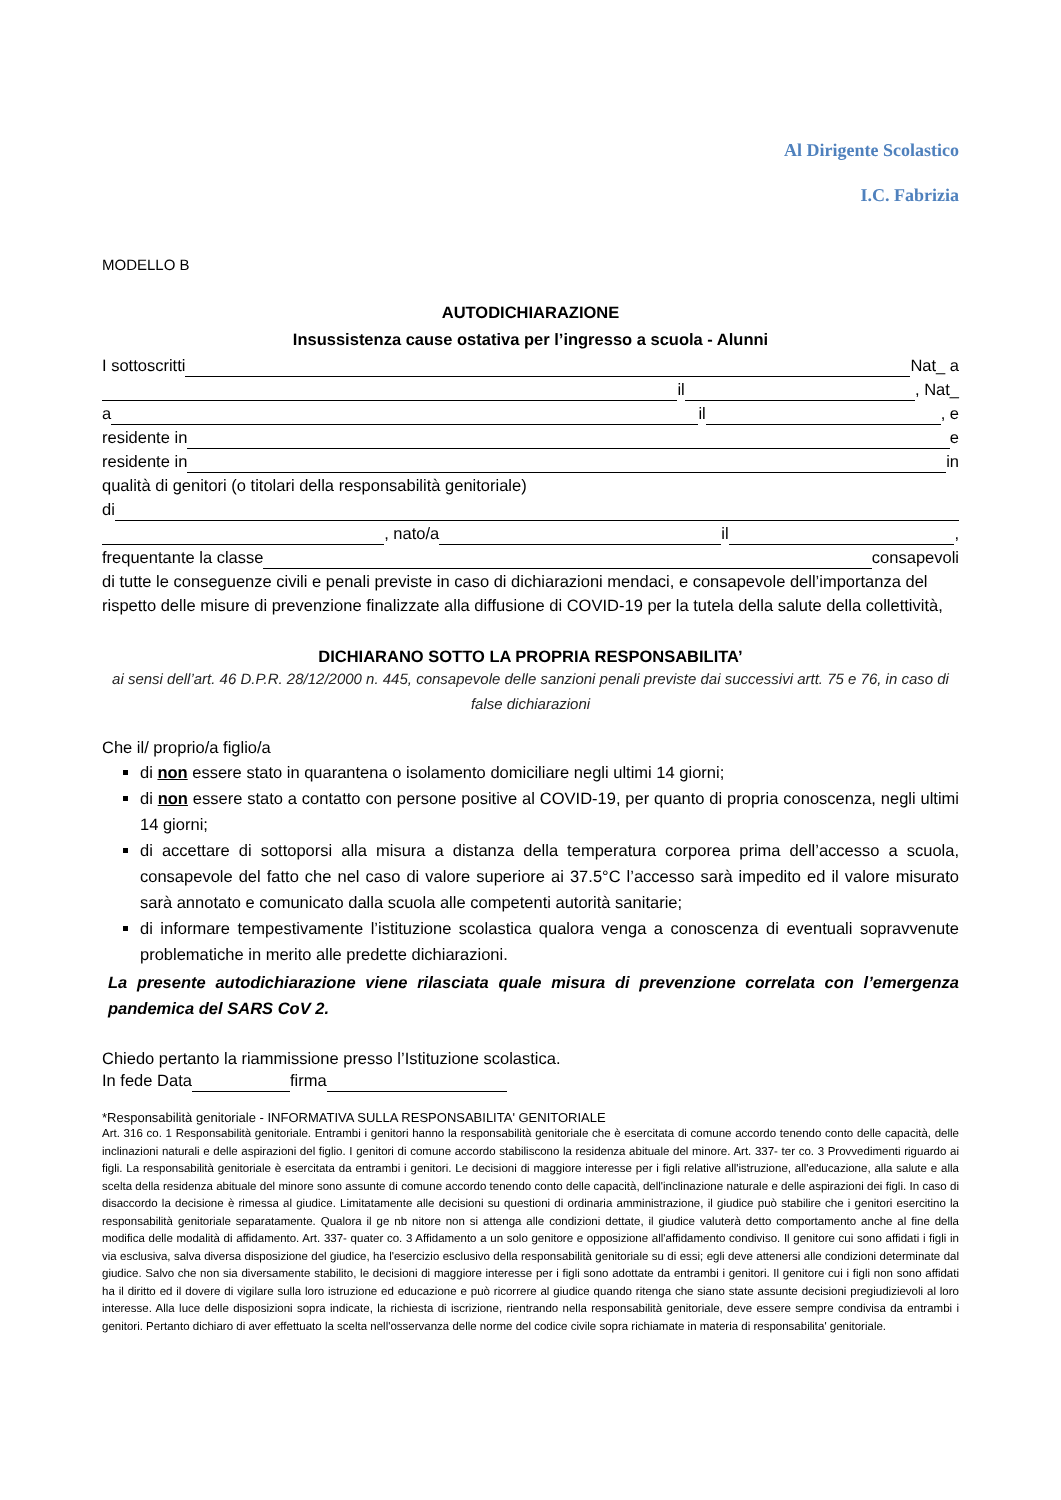Al Dirigente Scolastico
I.C. Fabrizia
MODELLO B
AUTODICHIARAZIONE
Insussistenza cause ostativa per l’ingresso a scuola - Alunni
I sottoscritti Nat_ a
il , Nat_
a il , e
residente in e
residente in in
qualità di genitori (o titolari della responsabilità genitoriale)
di
, nato/a il ,
frequentante la classe consapevoli
di tutte le conseguenze civili e penali previste in caso di dichiarazioni mendaci, e consapevole dell’importanza del rispetto delle misure di prevenzione finalizzate alla diffusione di COVID-19 per la tutela della salute della collettività,
DICHIARANO SOTTO LA PROPRIA RESPONSABILITA’
ai sensi dell’art. 46 D.P.R. 28/12/2000 n. 445, consapevole delle sanzioni penali previste dai successivi artt. 75 e 76, in caso di false dichiarazioni
Che il/ proprio/a figlio/a
di non essere stato in quarantena o isolamento domiciliare negli ultimi 14 giorni;
di non essere stato a contatto con persone positive al COVID-19, per quanto di propria conoscenza, negli ultimi 14 giorni;
di accettare di sottoporsi alla misura a distanza della temperatura corporea prima dell’accesso a scuola, consapevole del fatto che nel caso di valore superiore ai 37.5°C l’accesso sarà impedito ed il valore misurato sarà annotato e comunicato dalla scuola alle competenti autorità sanitarie;
di informare tempestivamente l’istituzione scolastica qualora venga a conoscenza di eventuali sopravvenute problematiche in merito alle predette dichiarazioni.
La presente autodichiarazione viene rilasciata quale misura di prevenzione correlata con l’emergenza pandemica del SARS CoV 2.
Chiedo pertanto la riammissione presso l’Istituzione scolastica.
In fede Data firma
*Responsabilità genitoriale - INFORMATIVA SULLA RESPONSABILITA' GENITORIALE
Art. 316 co. 1 Responsabilità genitoriale. Entrambi i genitori hanno la responsabilità genitoriale che è esercitata di comune accordo tenendo conto delle capacità, delle inclinazioni naturali e delle aspirazioni del figlio. I genitori di comune accordo stabiliscono la residenza abituale del minore. Art. 337- ter co. 3 Provvedimenti riguardo ai figli. La responsabilità genitoriale è esercitata da entrambi i genitori. Le decisioni di maggiore interesse per i figli relative all'istruzione, all'educazione, alla salute e alla scelta della residenza abituale del minore sono assunte di comune accordo tenendo conto delle capacità, dell'inclinazione naturale e delle aspirazioni dei figli. In caso di disaccordo la decisione è rimessa al giudice. Limitatamente alle decisioni su questioni di ordinaria amministrazione, il giudice può stabilire che i genitori esercitino la responsabilità genitoriale separatamente. Qualora il ge nb nitore non si attenga alle condizioni dettate, il giudice valuterà detto comportamento anche al fine della modifica delle modalità di affidamento. Art. 337- quater co. 3 Affidamento a un solo genitore e opposizione all'affidamento condiviso. Il genitore cui sono affidati i figli in via esclusiva, salva diversa disposizione del giudice, ha l'esercizio esclusivo della responsabilità genitoriale su di essi; egli deve attenersi alle condizioni determinate dal giudice. Salvo che non sia diversamente stabilito, le decisioni di maggiore interesse per i figli sono adottate da entrambi i genitori. Il genitore cui i figli non sono affidati ha il diritto ed il dovere di vigilare sulla loro istruzione ed educazione e può ricorrere al giudice quando ritenga che siano state assunte decisioni pregiudizievoli al loro interesse. Alla luce delle disposizioni sopra indicate, la richiesta di iscrizione, rientrando nella responsabilità genitoriale, deve essere sempre condivisa da entrambi i genitori. Pertanto dichiaro di aver effettuato la scelta nell'osservanza delle norme del codice civile sopra richiamate in materia di responsabilita' genitoriale.